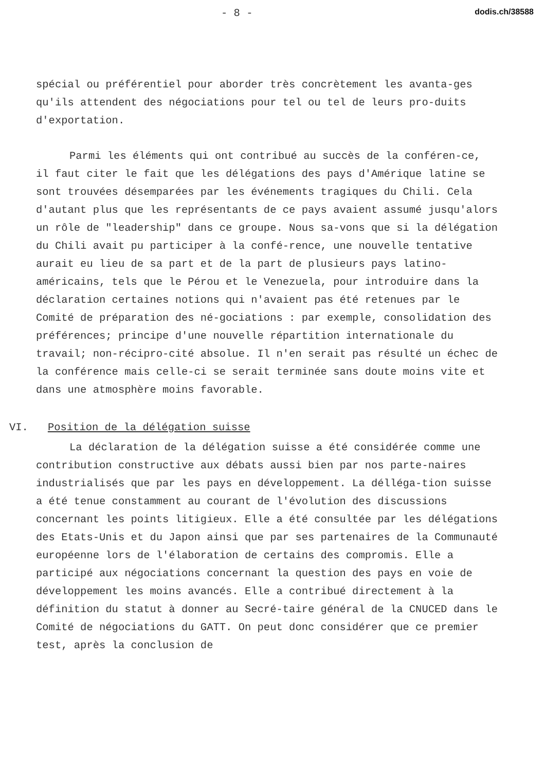- 8 - dodis.ch/38588
spécial ou préférentiel pour aborder très concrètement les avanta-ges qu'ils attendent des négociations pour tel ou tel de leurs pro-duits d'exportation.
Parmi les éléments qui ont contribué au succès de la conféren-ce, il faut citer le fait que les délégations des pays d'Amérique latine se sont trouvées désemparées par les événements tragiques du Chili. Cela d'autant plus que les représentants de ce pays avaient assumé jusqu'alors un rôle de "leadership" dans ce groupe. Nous sa-vons que si la délégation du Chili avait pu participer à la confé-rence, une nouvelle tentative aurait eu lieu de sa part et de la part de plusieurs pays latino-américains, tels que le Pérou et le Venezuela, pour introduire dans la déclaration certaines notions qui n'avaient pas été retenues par le Comité de préparation des né-gociations : par exemple, consolidation des préférences; principe d'une nouvelle répartition internationale du travail; non-récipro-cité absolue. Il n'en serait pas résulté un échec de la conférence mais celle-ci se serait terminée sans doute moins vite et dans une atmosphère moins favorable.
VI. Position de la délégation suisse
La déclaration de la délégation suisse a été considérée comme une contribution constructive aux débats aussi bien par nos parte-naires industrialisés que par les pays en développement. La délléga-tion suisse a été tenue constamment au courant de l'évolution des discussions concernant les points litigieux. Elle a été consultée par les délégations des Etats-Unis et du Japon ainsi que par ses partenaires de la Communauté européenne lors de l'élaboration de certains des compromis. Elle a participé aux négociations concernant la question des pays en voie de développement les moins avancés. Elle a contribué directement à la définition du statut à donner au Secré-taire général de la CNUCED dans le Comité de négociations du GATT. On peut donc considérer que ce premier test, après la conclusion de